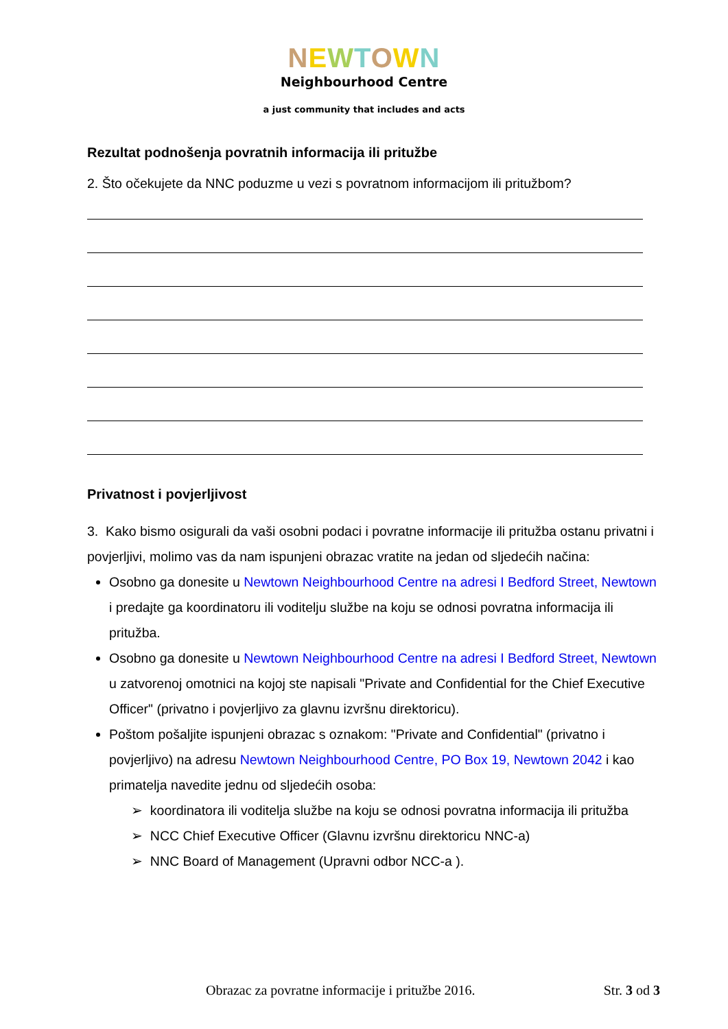NEWTOWN
Neighbourhood Centre
a just community that includes and acts
Rezultat podnošenja povratnih informacija ili pritužbe
2. Što očekujete da NNC poduzme u vezi s povratnom informacijom ili pritužbom?
Privatnost i povjerljivost
3. Kako bismo osigurali da vaši osobni podaci i povratne informacije ili pritužba ostanu privatni i povjerljivi, molimo vas da nam ispunjeni obrazac vratite na jedan od sljedećih načina:
Osobno ga donesite u Newtown Neighbourhood Centre na adresi I Bedford Street, Newtown i predajte ga koordinatoru ili voditelju službe na koju se odnosi povratna informacija ili pritužba.
Osobno ga donesite u Newtown Neighbourhood Centre na adresi I Bedford Street, Newtown u zatvorenoj omotnici na kojoj ste napisali "Private and Confidential for the Chief Executive Officer" (privatno i povjerljivo za glavnu izvršnu direktoricu).
Poštom pošaljite ispunjeni obrazac s oznakom: "Private and Confidential" (privatno i povjerljivo) na adresu Newtown Neighbourhood Centre, PO Box 19, Newtown 2042 i kao primatelja navedite jednu od sljedećih osoba:
➢ koordinatora ili voditelja službe na koju se odnosi povratna informacija ili pritužba
➢ NCC Chief Executive Officer (Glavnu izvršnu direktoricu NNC-a)
➢ NNC Board of Management (Upravni odbor NCC-a ).
Obrazac za povratne informacije i pritužbe 2016. Str. 3 od 3